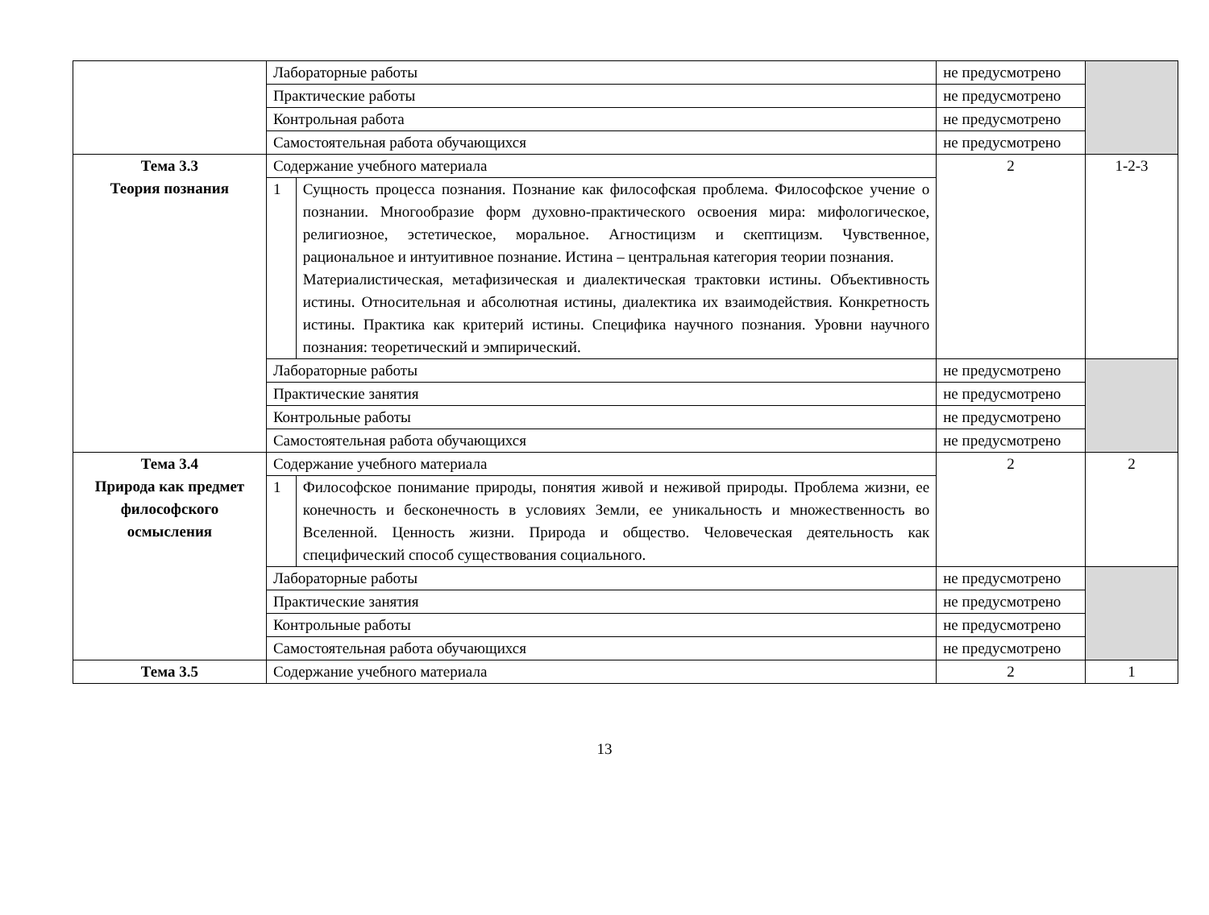| | Лабораторные работы | | не предусмотрено | |
| | Практические работы | | не предусмотрено | |
| | Контрольная работа | | не предусмотрено | |
| | Самостоятельная работа обучающихся | | не предусмотрено | |
| Тема 3.3 Теория познания | Содержание учебного материала | | 2 | 1-2-3 |
| | 1 | Сущность процесса познания. Познание как философская проблема. Философское учение о познании. Многообразие форм духовно-практического освоения мира: мифологическое, религиозное, эстетическое, моральное. Агностицизм и скептицизм. Чувственное, рациональное и интуитивное познание. Истина – центральная категория теории познания. Материалистическая, метафизическая и диалектическая трактовки истины. Объективность истины. Относительная и абсолютная истины, диалектика их взаимодействия. Конкретность истины. Практика как критерий истины. Специфика научного познания. Уровни научного познания: теоретический и эмпирический. | | |
| | Лабораторные работы | | не предусмотрено | |
| | Практические занятия | | не предусмотрено | |
| | Контрольные работы | | не предусмотрено | |
| | Самостоятельная работа обучающихся | | не предусмотрено | |
| Тема 3.4 Природа как предмет философского осмысления | Содержание учебного материала | | 2 | 2 |
| | 1 | Философское понимание природы, понятия живой и неживой природы. Проблема жизни, ее конечность и бесконечность в условиях Земли, ее уникальность и множественность во Вселенной. Ценность жизни. Природа и общество. Человеческая деятельность как специфический способ существования социального. | | |
| | Лабораторные работы | | не предусмотрено | |
| | Практические занятия | | не предусмотрено | |
| | Контрольные работы | | не предусмотрено | |
| | Самостоятельная работа обучающихся | | не предусмотрено | |
| Тема 3.5 | Содержание учебного материала | | 2 | 1 |
13